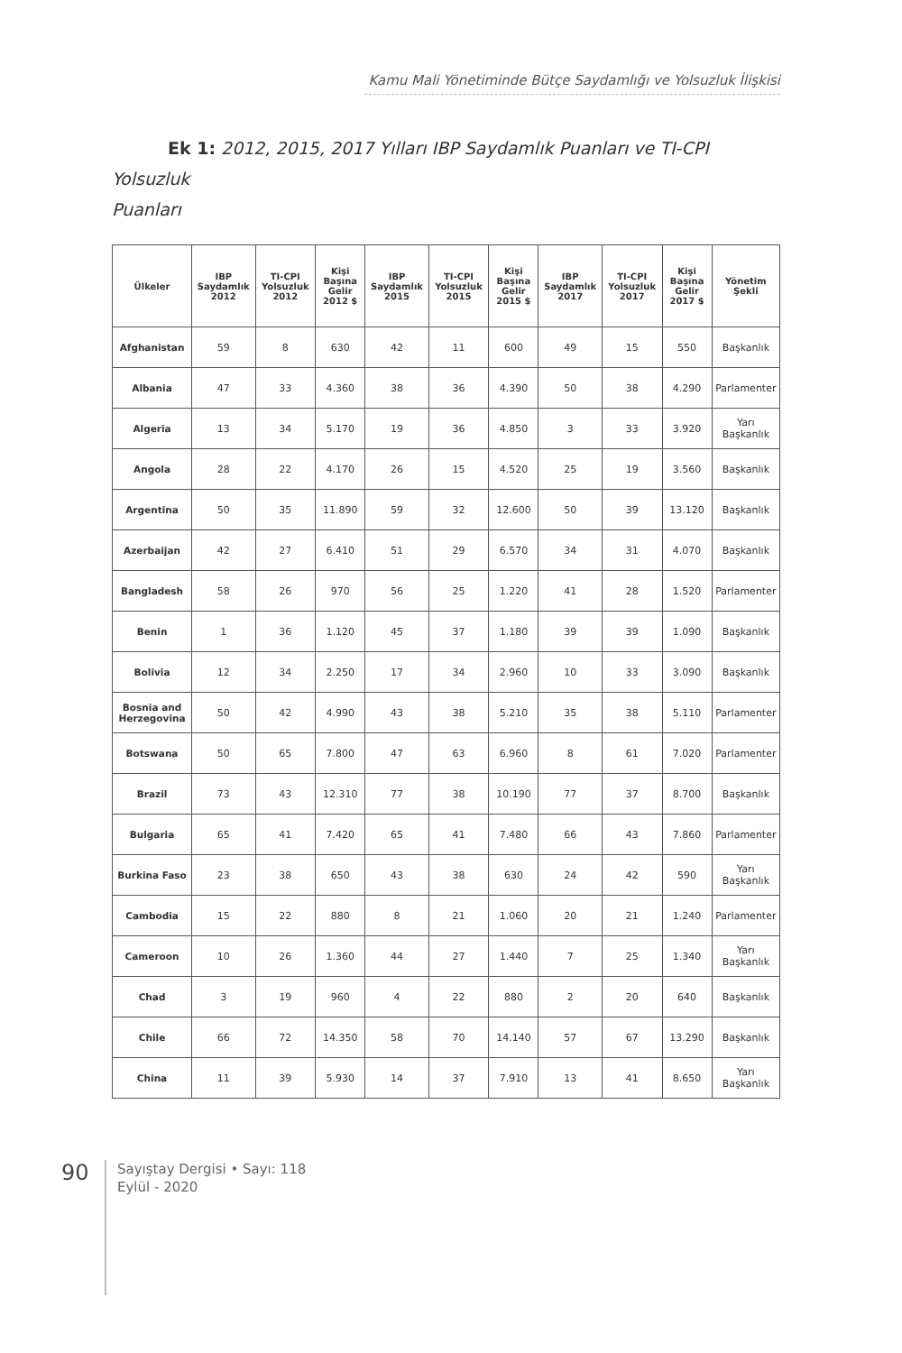Kamu Mali Yönetiminde Bütçe Saydamlığı ve Yolsuzluk İlişkisi
Ek 1: 2012, 2015, 2017 Yılları IBP Saydamlık Puanları ve TI-CPI Yolsuzluk
Puanları
| Ülkeler | IBP Saydamlık 2012 | TI-CPI Yolsuzluk 2012 | Kişi Başına Gelir 2012 $ | IBP Saydamlık 2015 | TI-CPI Yolsuzluk 2015 | Kişi Başına Gelir 2015 $ | IBP Saydamlık 2017 | TI-CPI Yolsuzluk 2017 | Kişi Başına Gelir 2017 $ | Yönetim Şekli |
| --- | --- | --- | --- | --- | --- | --- | --- | --- | --- | --- |
| Afghanistan | 59 | 8 | 630 | 42 | 11 | 600 | 49 | 15 | 550 | Başkanlık |
| Albania | 47 | 33 | 4.360 | 38 | 36 | 4.390 | 50 | 38 | 4.290 | Parlamenter |
| Algeria | 13 | 34 | 5.170 | 19 | 36 | 4.850 | 3 | 33 | 3.920 | Yarı Başkanlık |
| Angola | 28 | 22 | 4.170 | 26 | 15 | 4.520 | 25 | 19 | 3.560 | Başkanlık |
| Argentina | 50 | 35 | 11.890 | 59 | 32 | 12.600 | 50 | 39 | 13.120 | Başkanlık |
| Azerbaijan | 42 | 27 | 6.410 | 51 | 29 | 6.570 | 34 | 31 | 4.070 | Başkanlık |
| Bangladesh | 58 | 26 | 970 | 56 | 25 | 1.220 | 41 | 28 | 1.520 | Parlamenter |
| Benin | 1 | 36 | 1.120 | 45 | 37 | 1.180 | 39 | 39 | 1.090 | Başkanlık |
| Bolivia | 12 | 34 | 2.250 | 17 | 34 | 2.960 | 10 | 33 | 3.090 | Başkanlık |
| Bosnia and Herzegovina | 50 | 42 | 4.990 | 43 | 38 | 5.210 | 35 | 38 | 5.110 | Parlamenter |
| Botswana | 50 | 65 | 7.800 | 47 | 63 | 6.960 | 8 | 61 | 7.020 | Parlamenter |
| Brazil | 73 | 43 | 12.310 | 77 | 38 | 10.190 | 77 | 37 | 8.700 | Başkanlık |
| Bulgaria | 65 | 41 | 7.420 | 65 | 41 | 7.480 | 66 | 43 | 7.860 | Parlamenter |
| Burkina Faso | 23 | 38 | 650 | 43 | 38 | 630 | 24 | 42 | 590 | Yarı Başkanlık |
| Cambodia | 15 | 22 | 880 | 8 | 21 | 1.060 | 20 | 21 | 1.240 | Parlamenter |
| Cameroon | 10 | 26 | 1.360 | 44 | 27 | 1.440 | 7 | 25 | 1.340 | Yarı Başkanlık |
| Chad | 3 | 19 | 960 | 4 | 22 | 880 | 2 | 20 | 640 | Başkanlık |
| Chile | 66 | 72 | 14.350 | 58 | 70 | 14.140 | 57 | 67 | 13.290 | Başkanlık |
| China | 11 | 39 | 5.930 | 14 | 37 | 7.910 | 13 | 41 | 8.650 | Yarı Başkanlık |
90
Sayıştay Dergisi • Sayı: 118
Eylül - 2020